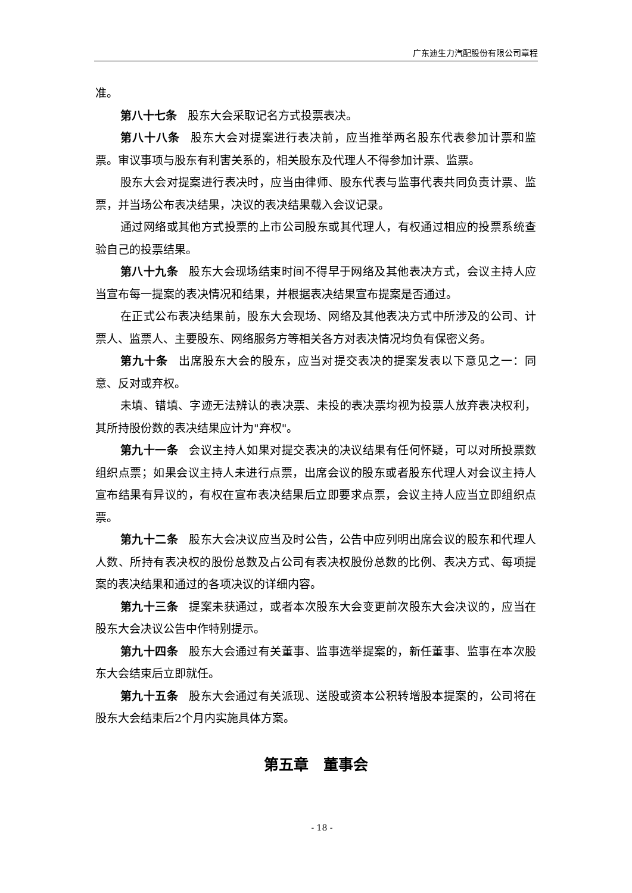广东迪生力汽配股份有限公司章程
准。
第八十七条 股东大会采取记名方式投票表决。
第八十八条 股东大会对提案进行表决前，应当推举两名股东代表参加计票和监票。审议事项与股东有利害关系的，相关股东及代理人不得参加计票、监票。
股东大会对提案进行表决时，应当由律师、股东代表与监事代表共同负责计票、监票，并当场公布表决结果，决议的表决结果载入会议记录。
通过网络或其他方式投票的上市公司股东或其代理人，有权通过相应的投票系统查验自己的投票结果。
第八十九条 股东大会现场结束时间不得早于网络及其他表决方式，会议主持人应当宣布每一提案的表决情况和结果，并根据表决结果宣布提案是否通过。
在正式公布表决结果前，股东大会现场、网络及其他表决方式中所涉及的公司、计票人、监票人、主要股东、网络服务方等相关各方对表决情况均负有保密义务。
第九十条 出席股东大会的股东，应当对提交表决的提案发表以下意见之一：同意、反对或弃权。
未填、错填、字迹无法辨认的表决票、未投的表决票均视为投票人放弃表决权利，其所持股份数的表决结果应计为"弃权"。
第九十一条 会议主持人如果对提交表决的决议结果有任何怀疑，可以对所投票数组织点票；如果会议主持人未进行点票，出席会议的股东或者股东代理人对会议主持人宣布结果有异议的，有权在宣布表决结果后立即要求点票，会议主持人应当立即组织点票。
第九十二条 股东大会决议应当及时公告，公告中应列明出席会议的股东和代理人人数、所持有表决权的股份总数及占公司有表决权股份总数的比例、表决方式、每项提案的表决结果和通过的各项决议的详细内容。
第九十三条 提案未获通过，或者本次股东大会变更前次股东大会决议的，应当在股东大会决议公告中作特别提示。
第九十四条 股东大会通过有关董事、监事选举提案的，新任董事、监事在本次股东大会结束后立即就任。
第九十五条 股东大会通过有关派现、送股或资本公积转增股本提案的，公司将在股东大会结束后2个月内实施具体方案。
第五章　董事会
- 18 -